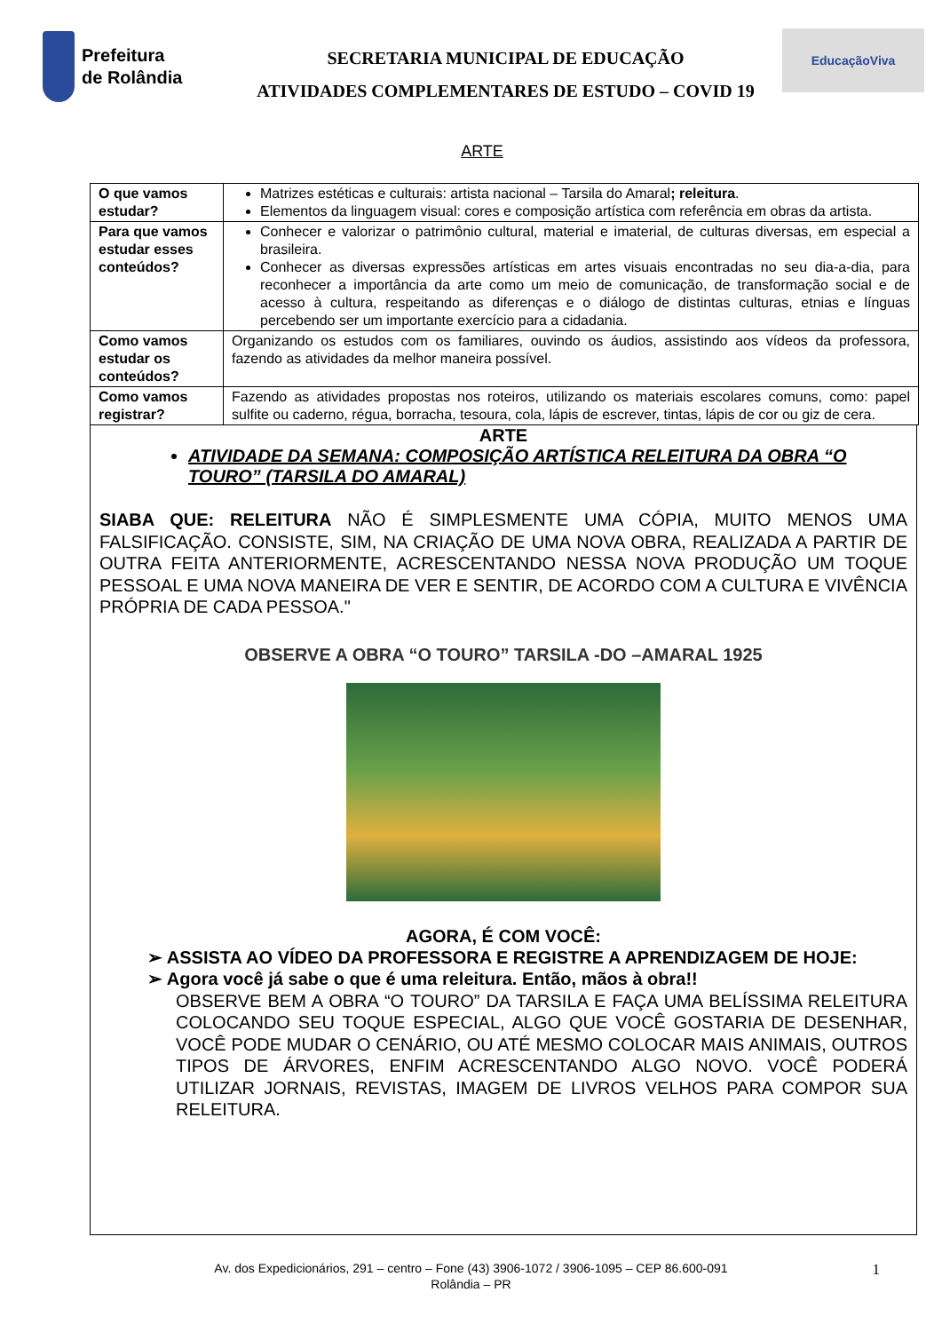Prefeitura
de Rolândia
SECRETARIA MUNICIPAL DE EDUCAÇÃO
ATIVIDADES COMPLEMENTARES DE ESTUDO – COVID 19
EducaçãoViva
ARTE
| O que vamos estudar? | Matrizes estéticas e culturais: artista nacional – Tarsila do Amaral ; releitura . Elementos da linguagem visual: cores e composição artística com referência em obras da artista. |
| Para que vamos estudar esses conteúdos? | Conhecer e valorizar o patrimônio cultural, material e imaterial, de culturas diversas, em especial a brasileira. Conhecer as diversas expressões artísticas em artes visuais encontradas no seu dia-a-dia, para reconhecer a importância da arte como um meio de comunicação, de transformação social e de acesso à cultura, respeitando as diferenças e o diálogo de distintas culturas, etnias e línguas percebendo ser um importante exercício para a cidadania. |
| Como vamos estudar os conteúdos? | Organizando os estudos com os familiares, ouvindo os áudios, assistindo aos vídeos da professora, fazendo as atividades da melhor maneira possível. |
| Como vamos registrar? | Fazendo as atividades propostas nos roteiros, utilizando os materiais escolares comuns, como: papel sulfite ou caderno, régua, borracha, tesoura, cola, lápis de escrever, tintas, lápis de cor ou giz de cera. |
ARTE
ATIVIDADE DA SEMANA: COMPOSIÇÃO ARTÍSTICA RELEITURA DA OBRA “O TOURO” (TARSILA DO AMARAL)
SIABA QUE: RELEITURA NÃO É SIMPLESMENTE UMA CÓPIA, MUITO MENOS UMA FALSIFICAÇÃO. CONSISTE, SIM, NA CRIAÇÃO DE UMA NOVA OBRA, REALIZADA A PARTIR DE OUTRA FEITA ANTERIORMENTE, ACRESCENTANDO NESSA NOVA PRODUÇÃO UM TOQUE PESSOAL E UMA NOVA MANEIRA DE VER E SENTIR, DE ACORDO COM A CULTURA E VIVÊNCIA PRÓPRIA DE CADA PESSOA."
OBSERVE A OBRA “O TOURO” TARSILA -DO –AMARAL 1925
AGORA, É COM VOCÊ:
➢ ASSISTA AO VÍDEO DA PROFESSORA E REGISTRE A APRENDIZAGEM DE HOJE:
➢ Agora você já sabe o que é uma releitura. Então, mãos à obra!!
OBSERVE BEM A OBRA “O TOURO” DA TARSILA E FAÇA UMA BELÍSSIMA RELEITURA COLOCANDO SEU TOQUE ESPECIAL, ALGO QUE VOCÊ GOSTARIA DE DESENHAR, VOCÊ PODE MUDAR O CENÁRIO, OU ATÉ MESMO COLOCAR MAIS ANIMAIS, OUTROS TIPOS DE ÁRVORES, ENFIM ACRESCENTANDO ALGO NOVO. VOCÊ PODERÁ UTILIZAR JORNAIS, REVISTAS, IMAGEM DE LIVROS VELHOS PARA COMPOR SUA RELEITURA.
Av. dos Expedicionários, 291 – centro – Fone (43) 3906-1072 / 3906-1095 – CEP 86.600-091
Rolândia – PR
1